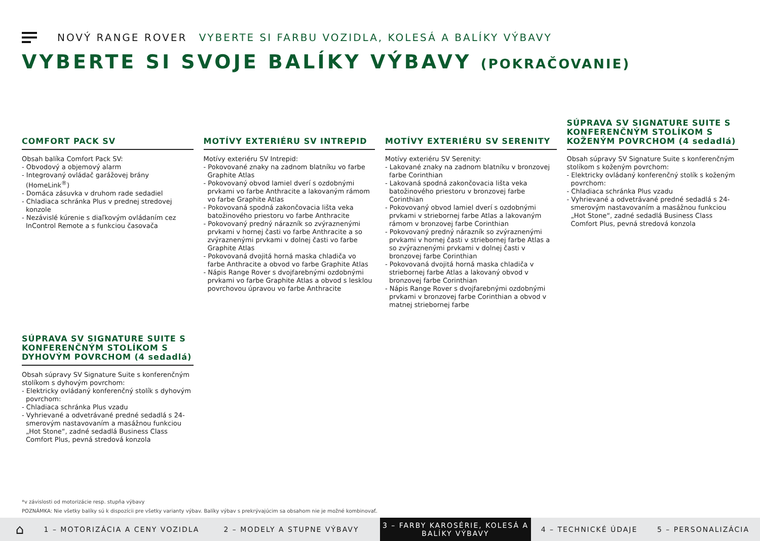NOVÝ RANGE ROVER VYBERTE SI FARBU VOZIDLA, KOLESÁ A BALÍKY VÝBAVY
VYBERTE SI SVOJE BALÍKY VÝBAVY (POKRAČOVANIE)
COMFORT PACK SV
MOTÍVY EXTERIÉRU SV INTREPID
MOTÍVY EXTERIÉRU SV SERENITY
SÚPRAVA SV SIGNATURE SUITE S KONFERENČNÝM STOLÍKOM S KOŽENÝM POVRCHOM (4 sedadlá)
Obsah balíka Comfort Pack SV:
- Obvodový a objemový alarm
- Integrovaný ovládač garážovej brány (HomeLink<sup>®</sup>)
- Domáca zásuvka v druhom rade sedadiel
- Chladiaca schránka Plus v prednej stredovej konzole
- Nezávislé kúrenie s diaľkovým ovládaním cez InControl Remote a s funkciou časovača
Motívy exteriéru SV Intrepid:
- Pokovované znaky na zadnom blatníku vo farbe Graphite Atlas
- Pokovovaný obvod lamiel dverí s ozdobnými prvkami vo farbe Anthracite a lakovaným rámom vo farbe Graphite Atlas
- Pokovovaná spodná zakončovacia lišta veka batožinového priestoru vo farbe Anthracite
- Pokovovaný predný nárazník so zvýraznenými prvkami v hornej časti vo farbe Anthracite a so zvýraznenými prvkami v dolnej časti vo farbe Graphite Atlas
- Pokovovaná dvojitá horná maska chladiča vo farbe Anthracite a obvod vo farbe Graphite Atlas
- Nápis Range Rover s dvojfarebnými ozdobnými prvkami vo farbe Graphite Atlas a obvod s lesklou povrchovou úpravou vo farbe Anthracite
Motívy exteriéru SV Serenity:
- Lakované znaky na zadnom blatníku v bronzovej farbe Corinthian
- Lakovaná spodná zakončovacia lišta veka batožinového priestoru v bronzovej farbe Corinthian
- Pokovovaný obvod lamiel dverí s ozdobnými prvkami v striebornej farbe Atlas a lakovaným rámom v bronzovej farbe Corinthian
- Pokovovaný predný nárazník so zvýraznenými prvkami v hornej časti v striebornej farbe Atlas a so zvýraznenými prvkami v dolnej časti v bronzovej farbe Corinthian
- Pokovovaná dvojitá horná maska chladiča v striebornej farbe Atlas a lakovaný obvod v bronzovej farbe Corinthian
- Nápis Range Rover s dvojfarebnými ozdobnými prvkami v bronzovej farbe Corinthian a obvod v matnej striebornej farbe
Obsah súpravy SV Signature Suite s konferenčným stolíkom s koženým povrchom:
- Elektricky ovládaný konferenčný stolík s koženým povrchom:
- Chladiaca schránka Plus vzadu
- Vyhrievané a odvetrávané predné sedadlá s 24-smerovým nastavovaním a masážnou funkciou „Hot Stone“, zadné sedadlá Business Class Comfort Plus, pevná stredová konzola
SÚPRAVA SV SIGNATURE SUITE S KONFERENČNÝM STOLÍKOM S DYHOVÝM POVRCHOM (4 sedadlá)
Obsah súpravy SV Signature Suite s konferenčným stolíkom s dyhovým povrchom:
- Elektricky ovládaný konferenčný stolík s dyhovým povrchom:
- Chladiaca schránka Plus vzadu
- Vyhrievané a odvetrávané predné sedadlá s 24-smerovým nastavovaním a masážnou funkciou „Hot Stone“, zadné sedadlá Business Class Comfort Plus, pevná stredová konzola
*v závislosti od motorizácie resp. stupňa výbavy
POZNÁMKA: Nie všetky balíky sú k dispozícii pre všetky varianty výbav. Balíky výbav s prekrývajúcim sa obsahom nie je možné kombinovať.
⌂
1 – MOTORIZÁCIA A CENY VOZIDLA 2 – MODELY A STUPNE VÝBAVY
3 – FARBY KAROSÉRIE, KOLESÁ A
BALÍKY VÝBAVY
4 – TECHNICKÉ ÚDAJE 5 – PERSONALIZÁCIA